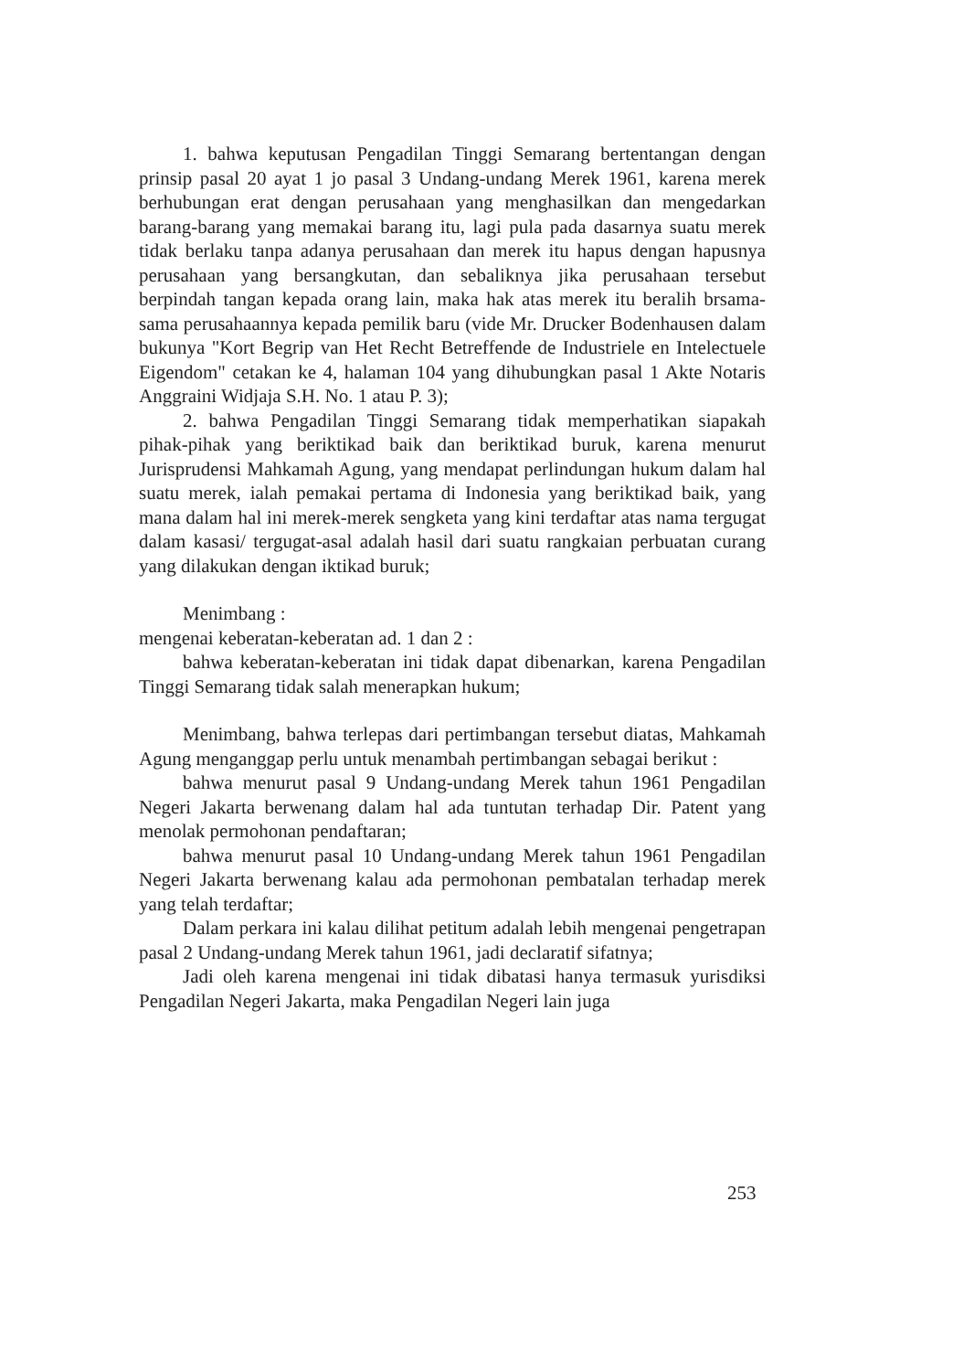1. bahwa keputusan Pengadilan Tinggi Semarang bertentangan dengan prinsip pasal 20 ayat 1 jo pasal 3 Undang-undang Merek 1961, karena merek berhubungan erat dengan perusahaan yang menghasilkan dan mengedarkan barang-barang yang memakai barang itu, lagi pula pada dasarnya suatu merek tidak berlaku tanpa adanya perusahaan dan merek itu hapus dengan hapusnya perusahaan yang bersangkutan, dan sebaliknya jika perusahaan tersebut berpindah tangan kepada orang lain, maka hak atas merek itu beralih brsama-sama perusahaannya kepada pemilik baru (vide Mr. Drucker Bodenhausen dalam bukunya "Kort Begrip van Het Recht Betreffende de Industriele en Intelectuele Eigendom" cetakan ke 4, halaman 104 yang dihubungkan pasal 1 Akte Notaris Anggraini Widjaja S.H. No. 1 atau P. 3);
2. bahwa Pengadilan Tinggi Semarang tidak memperhatikan siapakah pihak-pihak yang beriktikad baik dan beriktikad buruk, karena menurut Jurisprudensi Mahkamah Agung, yang mendapat perlindungan hukum dalam hal suatu merek, ialah pemakai pertama di Indonesia yang beriktikad baik, yang mana dalam hal ini merek-merek sengketa yang kini terdaftar atas nama tergugat dalam kasasi/ tergugat-asal adalah hasil dari suatu rangkaian perbuatan curang yang dilakukan dengan iktikad buruk;
Menimbang :
mengenai keberatan-keberatan ad. 1 dan 2 :
bahwa keberatan-keberatan ini tidak dapat dibenarkan, karena Pengadilan Tinggi Semarang tidak salah menerapkan hukum;
Menimbang, bahwa terlepas dari pertimbangan tersebut diatas, Mahkamah Agung menganggap perlu untuk menambah pertimbangan sebagai berikut :
bahwa menurut pasal 9 Undang-undang Merek tahun 1961 Pengadilan Negeri Jakarta berwenang dalam hal ada tuntutan terhadap Dir. Patent yang menolak permohonan pendaftaran;
bahwa menurut pasal 10 Undang-undang Merek tahun 1961 Pengadilan Negeri Jakarta berwenang kalau ada permohonan pembatalan terhadap merek yang telah terdaftar;
Dalam perkara ini kalau dilihat petitum adalah lebih mengenai pengetrapan pasal 2 Undang-undang Merek tahun 1961, jadi declaratif sifatnya;
Jadi oleh karena mengenai ini tidak dibatasi hanya termasuk yurisdiksi Pengadilan Negeri Jakarta, maka Pengadilan Negeri lain juga
253